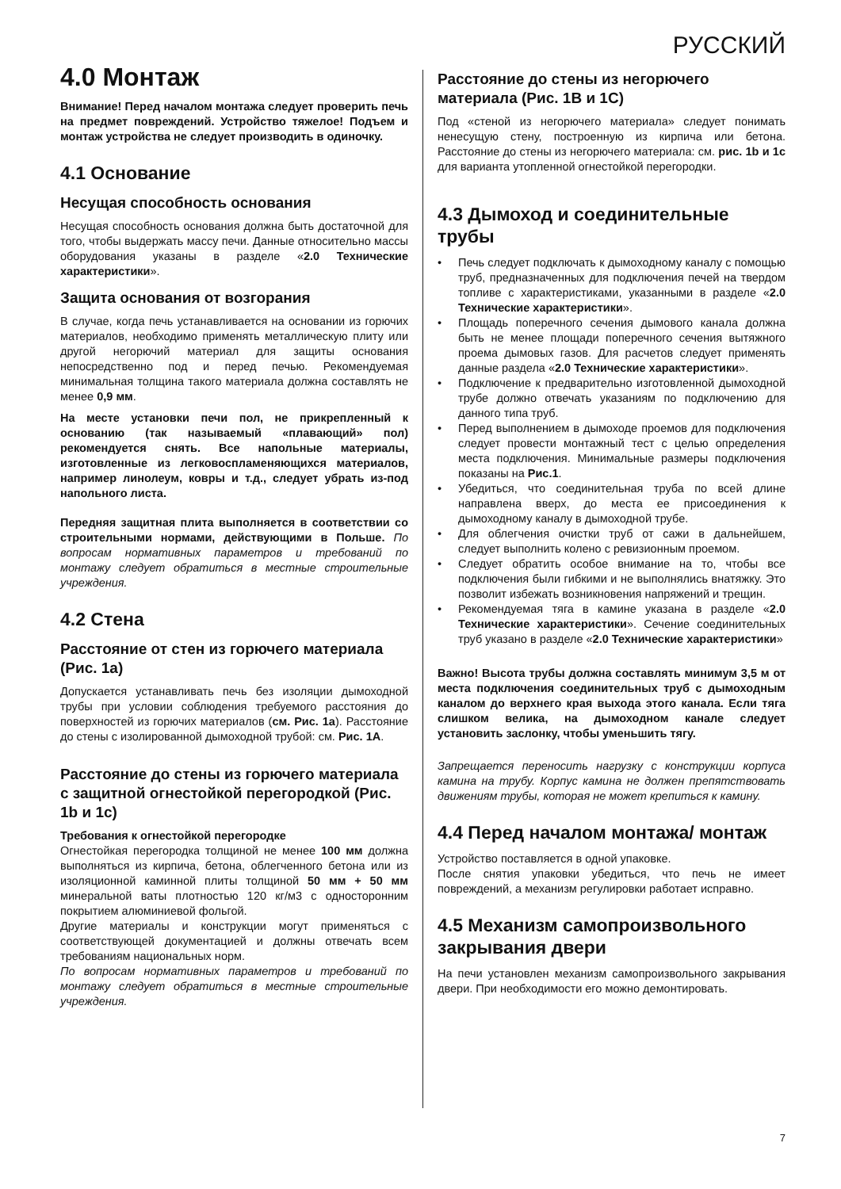РУССКИЙ
4.0 Монтаж
Внимание! Перед началом монтажа следует проверить печь на предмет повреждений. Устройство тяжелое! Подъем и монтаж устройства не следует производить в одиночку.
4.1 Основание
Несущая способность основания
Несущая способность основания должна быть достаточной для того, чтобы выдержать массу печи. Данные относительно массы оборудования указаны в разделе «2.0 Технические характеристики».
Защита основания от возгорания
В случае, когда печь устанавливается на основании из горючих материалов, необходимо применять металлическую плиту или другой негорючий материал для защиты основания непосредственно под и перед печью. Рекомендуемая минимальная толщина такого материала должна составлять не менее 0,9 мм.
На месте установки печи пол, не прикрепленный к основанию (так называемый «плавающий» пол) рекомендуется снять. Все напольные материалы, изготовленные из легковоспламеняющихся материалов, например линолеум, ковры и т.д., следует убрать из-под напольного листа.
Передняя защитная плита выполняется в соответствии со строительными нормами, действующими в Польше. По вопросам нормативных параметров и требований по монтажу следует обратиться в местные строительные учреждения.
4.2 Стена
Расстояние от стен из горючего материала (Рис. 1a)
Допускается устанавливать печь без изоляции дымоходной трубы при условии соблюдения требуемого расстояния до поверхностей из горючих материалов (см. Рис. 1a). Расстояние до стены с изолированной дымоходной трубой: см. Рис. 1A.
Расстояние до стены из горючего материала с защитной огнестойкой перегородкой (Рис. 1b и 1c)
Требования к огнестойкой перегородке
Огнестойкая перегородка толщиной не менее 100 мм должна выполняться из кирпича, бетона, облегченного бетона или из изоляционной каминной плиты толщиной 50 мм + 50 мм минеральной ваты плотностью 120 кг/м3 с односторонним покрытием алюминиевой фольгой.
Другие материалы и конструкции могут применяться с соответствующей документацией и должны отвечать всем требованиям национальных норм.
По вопросам нормативных параметров и требований по монтажу следует обратиться в местные строительные учреждения.
Расстояние до стены из негорючего материала (Рис. 1B и 1C)
Под «стеной из негорючего материала» следует понимать ненесущую стену, построенную из кирпича или бетона. Расстояние до стены из негорючего материала: см. рис. 1b и 1c для варианта утопленной огнестойкой перегородки.
4.3 Дымоход и соединительные трубы
• Печь следует подключать к дымоходному каналу с помощью труб, предназначенных для подключения печей на твердом топливе с характеристиками, указанными в разделе «2.0 Технические характеристики».
• Площадь поперечного сечения дымового канала должна быть не менее площади поперечного сечения вытяжного проема дымовых газов. Для расчетов следует применять данные раздела «2.0 Технические характеристики».
• Подключение к предварительно изготовленной дымоходной трубе должно отвечать указаниям по подключению для данного типа труб.
• Перед выполнением в дымоходе проемов для подключения следует провести монтажный тест с целью определения места подключения. Минимальные размеры подключения показаны на Рис.1.
• Убедиться, что соединительная труба по всей длине направлена вверх, до места ее присоединения к дымоходному каналу в дымоходной трубе.
• Для облегчения очистки труб от сажи в дальнейшем, следует выполнить колено с ревизионным проемом.
• Следует обратить особое внимание на то, чтобы все подключения были гибкими и не выполнялись внатяжку. Это позволит избежать возникновения напряжений и трещин.
• Рекомендуемая тяга в камине указана в разделе «2.0 Технические характеристики». Сечение соединительных труб указано в разделе «2.0 Технические характеристики»
Важно! Высота трубы должна составлять минимум 3,5 м от места подключения соединительных труб с дымоходным каналом до верхнего края выхода этого канала. Если тяга слишком велика, на дымоходном канале следует установить заслонку, чтобы уменьшить тягу.
Запрещается переносить нагрузку с конструкции корпуса камина на трубу. Корпус камина не должен препятствовать движениям трубы, которая не может крепиться к камину.
4.4 Перед началом монтажа/ монтаж
Устройство поставляется в одной упаковке.
После снятия упаковки убедиться, что печь не имеет повреждений, а механизм регулировки работает исправно.
4.5 Механизм самопроизвольного закрывания двери
На печи установлен механизм самопроизвольного закрывания двери. При необходимости его можно демонтировать.
7